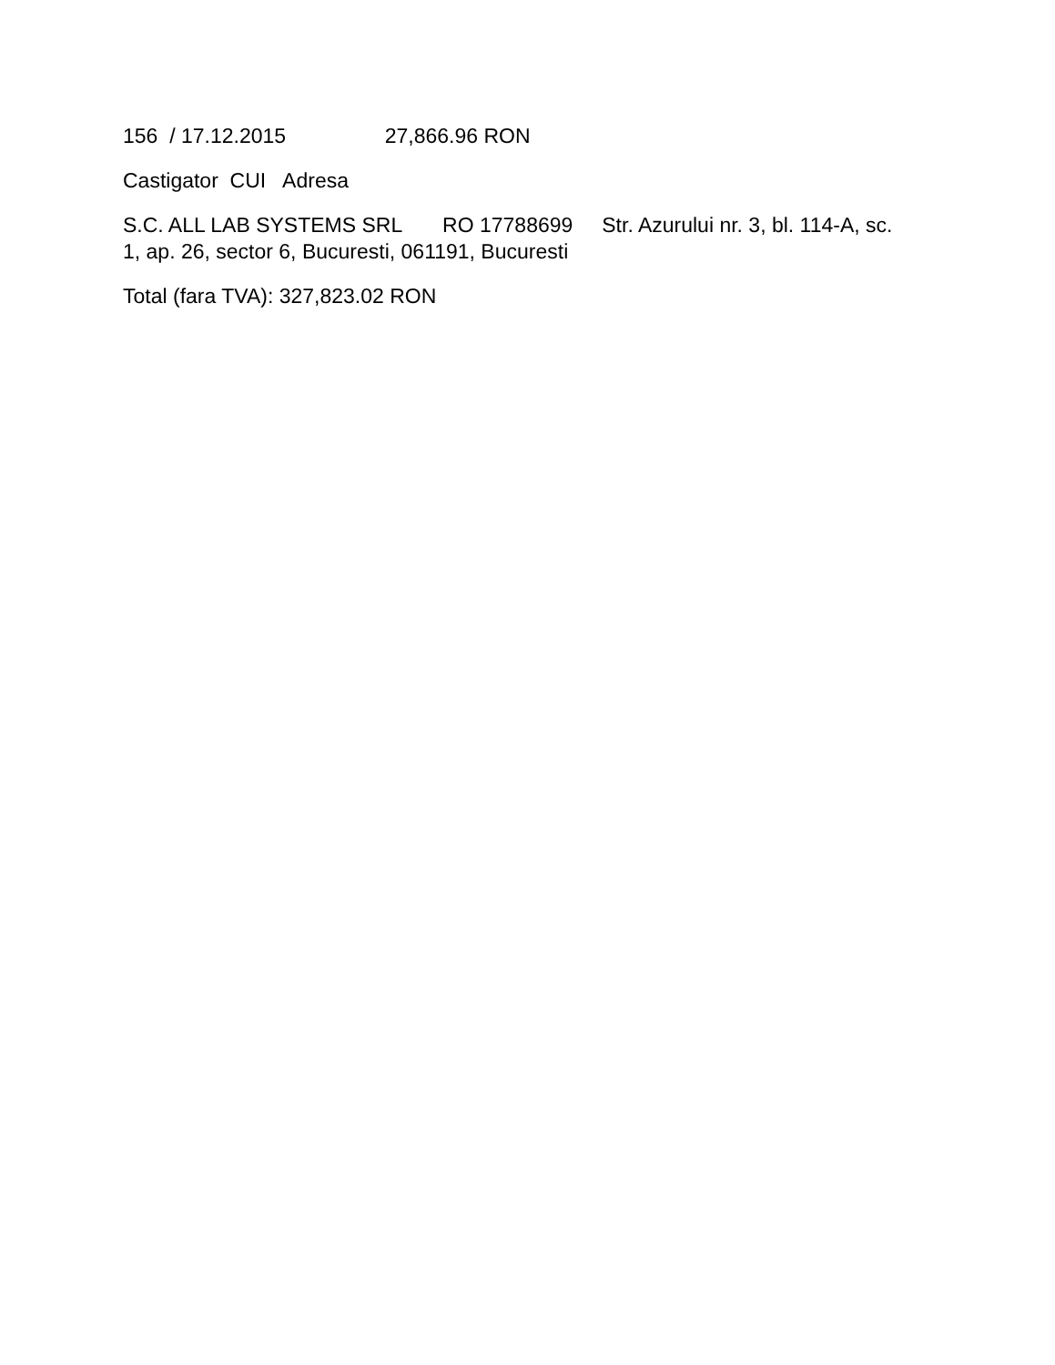156 / 17.12.2015 27,866.96 RON
Castigator CUI Adresa
S.C. ALL LAB SYSTEMS SRL RO 17788699 Str. Azurului nr. 3, bl. 114-A, sc. 1, ap. 26, sector 6, Bucuresti, 061191, Bucuresti
Total (fara TVA): 327,823.02 RON